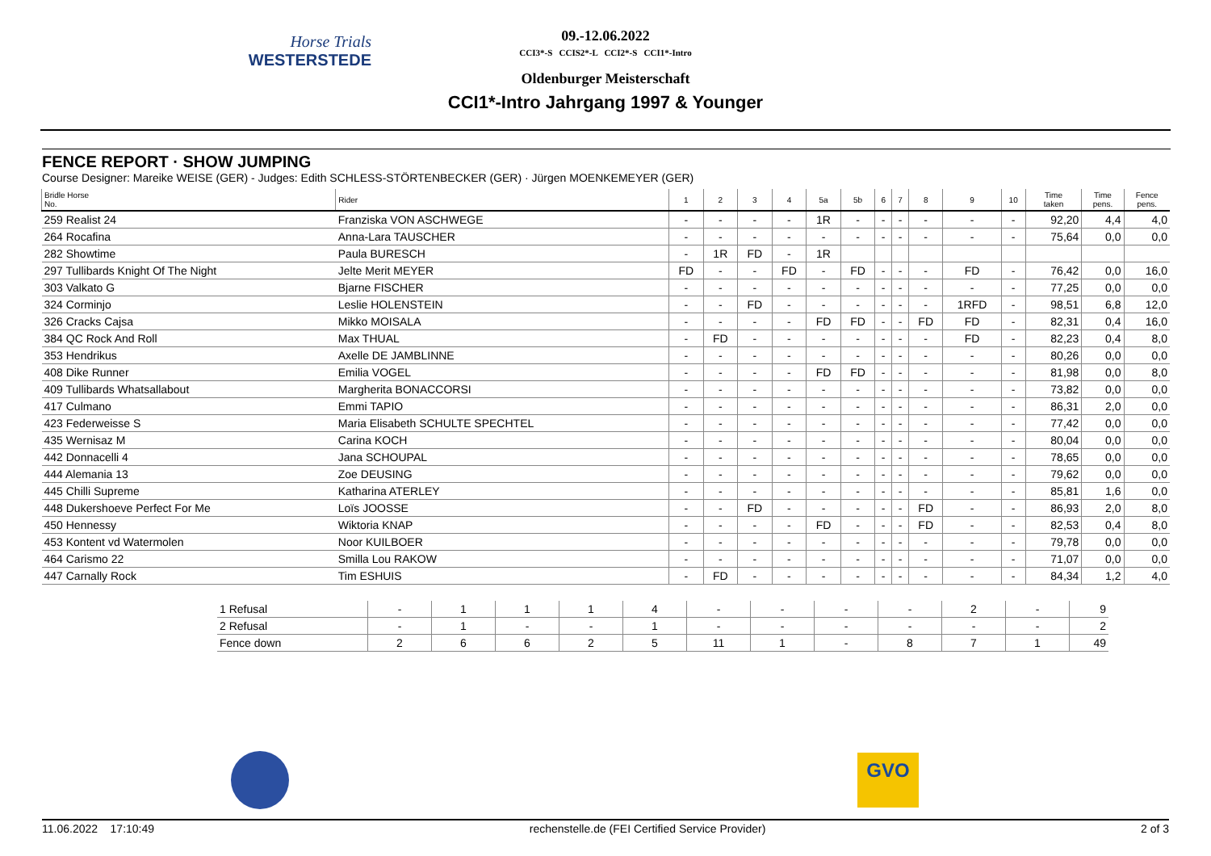Horse Trials
WESTERSTEDE
09.-12.06.2022
CCI3*-S CCIS2*-L CCI2*-S CCI1*-Intro
Oldenburger Meisterschaft
CCI1*-Intro Jahrgang 1997 & Younger
FENCE REPORT · SHOW JUMPING
Course Designer: Mareike WEISE (GER) - Judges: Edith SCHLESS-STÖRTENBECKER (GER) · Jürgen MOENKEMEYER (GER)
| Bridle Horse No. | Rider | 1 | 2 | 3 | 4 | 5a | 5b | 6 | 7 | 8 | 9 | 10 | Time taken | Time pens. | Fence pens. |
| --- | --- | --- | --- | --- | --- | --- | --- | --- | --- | --- | --- | --- | --- | --- | --- |
| 259 Realist 24 | Franziska VON ASCHWEGE | - | - | - | - | 1R | - | - | - | - | - | - | 92,20 | 4,4 | 4,0 |
| 264 Rocafina | Anna-Lara TAUSCHER | - | - | - | - | - | - | - | - | - | - | - | 75,64 | 0,0 | 0,0 |
| 282 Showtime | Paula BURESCH | - | 1R | FD | - | 1R | | | | | | | | | |
| 297 Tullibards Knight Of The Night | Jelte Merit MEYER | FD | - | - | FD | - | FD | - | - | - | FD | - | 76,42 | 0,0 | 16,0 |
| 303 Valkato G | Bjarne FISCHER | - | - | - | - | - | - | - | - | - | - | - | 77,25 | 0,0 | 0,0 |
| 324 Corminjo | Leslie HOLENSTEIN | - | - | FD | - | - | - | - | - | - | 1RFD | - | 98,51 | 6,8 | 12,0 |
| 326 Cracks Cajsa | Mikko MOISALA | - | - | - | - | FD | FD | - | - | FD | FD | - | 82,31 | 0,4 | 16,0 |
| 384 QC Rock And Roll | Max THUAL | - | FD | - | - | - | - | - | - | - | FD | - | 82,23 | 0,4 | 8,0 |
| 353 Hendrikus | Axelle DE JAMBLINNE | - | - | - | - | - | - | - | - | - | - | - | 80,26 | 0,0 | 0,0 |
| 408 Dike Runner | Emilia VOGEL | - | - | - | - | FD | FD | - | - | - | - | - | 81,98 | 0,0 | 8,0 |
| 409 Tullibards Whatsallabout | Margherita BONACCORSI | - | - | - | - | - | - | - | - | - | - | - | 73,82 | 0,0 | 0,0 |
| 417 Culmano | Emmi TAPIO | - | - | - | - | - | - | - | - | - | - | - | 86,31 | 2,0 | 0,0 |
| 423 Federweisse S | Maria Elisabeth SCHULTE SPECHTEL | - | - | - | - | - | - | - | - | - | - | - | 77,42 | 0,0 | 0,0 |
| 435 Wernisaz M | Carina KOCH | - | - | - | - | - | - | - | - | - | - | - | 80,04 | 0,0 | 0,0 |
| 442 Donnacelli 4 | Jana SCHOUPAL | - | - | - | - | - | - | - | - | - | - | - | 78,65 | 0,0 | 0,0 |
| 444 Alemania 13 | Zoe DEUSING | - | - | - | - | - | - | - | - | - | - | - | 79,62 | 0,0 | 0,0 |
| 445 Chilli Supreme | Katharina ATERLEY | - | - | - | - | - | - | - | - | - | - | - | 85,81 | 1,6 | 0,0 |
| 448 Dukershoeve Perfect For Me | Loïs JOOSSE | - | - | FD | - | - | - | - | - | FD | - | - | 86,93 | 2,0 | 8,0 |
| 450 Hennessy | Wiktoria KNAP | - | - | - | - | FD | - | - | - | FD | - | - | 82,53 | 0,4 | 8,0 |
| 453 Kontent vd Watermolen | Noor KUILBOER | - | - | - | - | - | - | - | - | - | - | - | 79,78 | 0,0 | 0,0 |
| 464 Carismo 22 | Smilla Lou RAKOW | - | - | - | - | - | - | - | - | - | - | - | 71,07 | 0,0 | 0,0 |
| 447 Carnally Rock | Tim ESHUIS | - | FD | - | - | - | - | - | - | - | - | - | 84,34 | 1,2 | 4,0 |
| 1 Refusal | - | 1 | 1 | 1 | 4 | - | - | - | - | 2 | - | 9 |
| 2 Refusal | - | 1 | - | - | 1 | - | - | - | - | - | - | 2 |
| Fence down | 2 | 6 | 6 | 2 | 5 | 11 | 1 | - | 8 | 7 | 1 | 49 |
GVO
11.06.2022 17:10:49 rechenstelle.de (FEI Certified Service Provider) 2 of 3